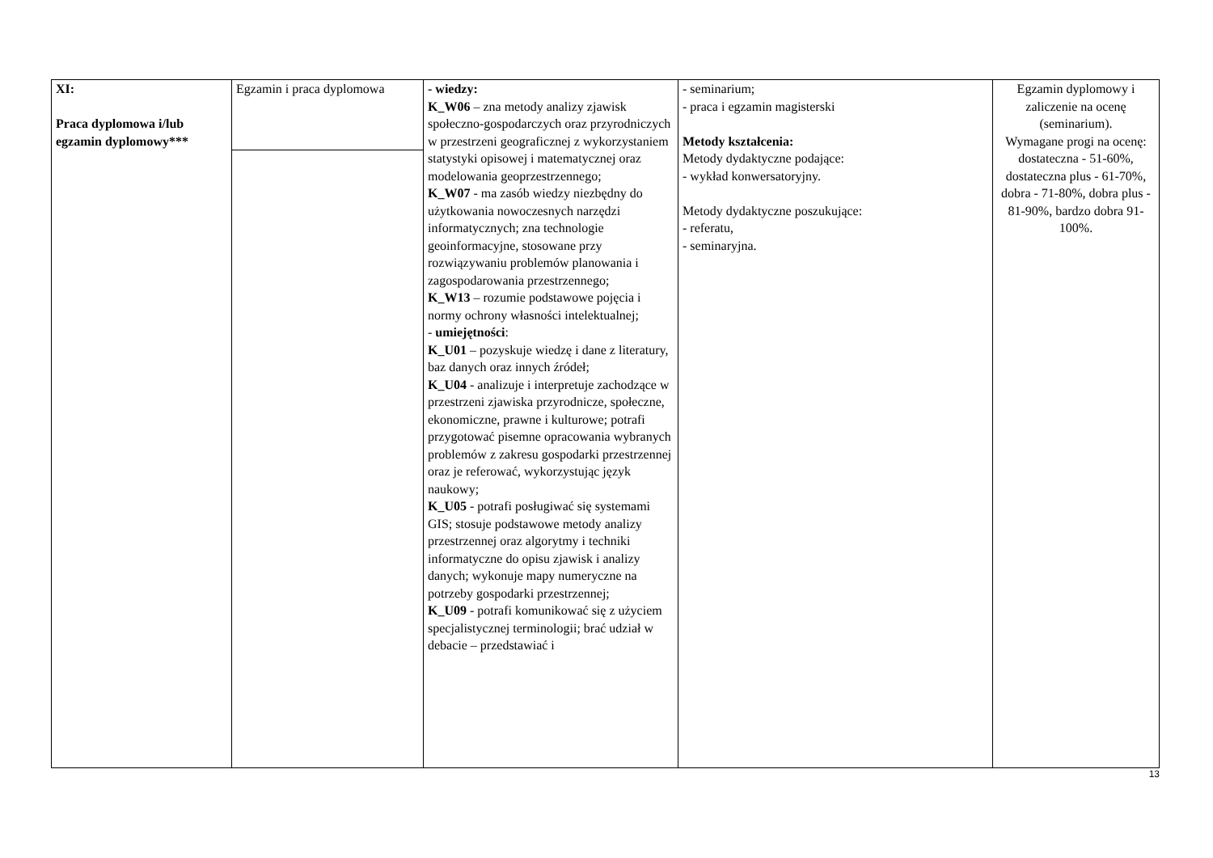| XI: Praca dyplomowa i/lub egzamin dyplomowy*** | Egzamin i praca dyplomowa | - wiedzy: K_W06 – zna metody analizy zjawisk społeczno-gospodarczych oraz przyrodniczych w przestrzeni geograficznej z wykorzystaniem statystyki opisowej i matematycznej oraz modelowania geoprzestrzennego; K_W07 - ma zasób wiedzy niezbędny do użytkowania nowoczesnych narzędzi informatycznych; zna technologie geoinformacyjne, stosowane przy rozwiązywaniu problemów planowania i zagospodarowania przestrzennego; K_W13 – rozumie podstawowe pojęcia i normy ochrony własności intelektualnej; - umiejętności : K_U01 – pozyskuje wiedzę i dane z literatury, baz danych oraz innych źródeł; K_U04 - analizuje i interpretuje zachodzące w przestrzeni zjawiska przyrodnicze, społeczne, ekonomiczne, prawne i kulturowe; potrafi przygotować pisemne opracowania wybranych problemów z zakresu gospodarki przestrzennej oraz je referować, wykorzystując język naukowy; K_U05 - potrafi posługiwać się systemami GIS; stosuje podstawowe metody analizy przestrzennej oraz algorytmy i techniki informatyczne do opisu zjawisk i analizy danych; wykonuje mapy numeryczne na potrzeby gospodarki przestrzennej; K_U09 - potrafi komunikować się z użyciem specjalistycznej terminologii; brać udział w debacie – przedstawiać i | - seminarium; - praca i egzamin magisterski Metody kształcenia: Metody dydaktyczne podające: - wykład konwersatoryjny. Metody dydaktyczne poszukujące: - referatu, - seminaryjna. | Egzamin dyplomowy i zaliczenie na ocenę (seminarium). Wymagane progi na ocenę: dostateczna - 51-60%, dostateczna plus - 61-70%, dobra - 71-80%, dobra plus - 81-90%, bardzo dobra 91-100%. |
13